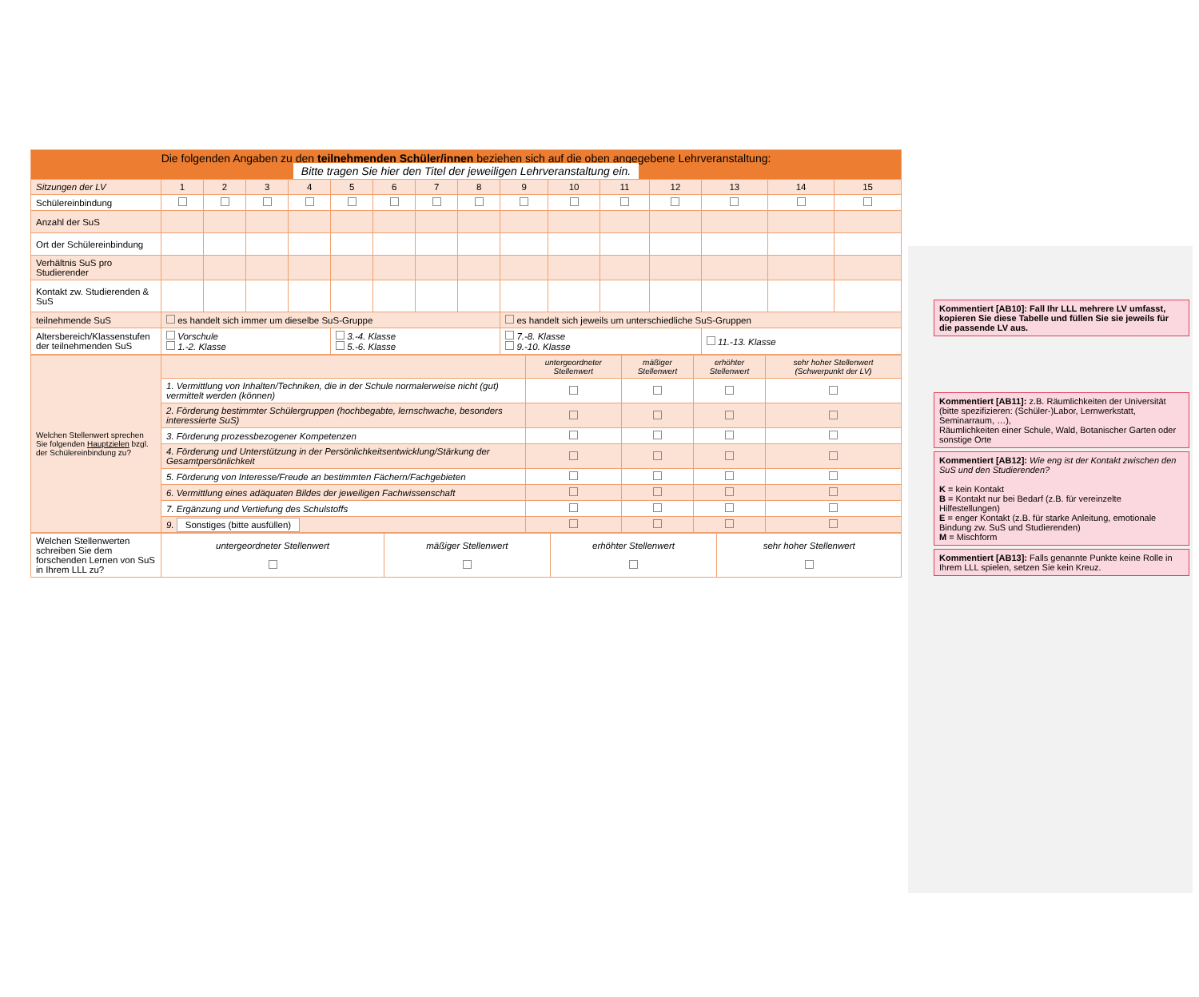Kommentiert [AB10]: Fall Ihr LLL mehrere LV umfasst, kopieren Sie diese Tabelle und füllen Sie sie jeweils für die passende LV aus.
Kommentiert [AB11]: z.B. Räumlichkeiten der Universität (bitte spezifizieren: (Schüler-)Labor, Lernwerkstatt, Seminarraum, …),
Räumlichkeiten einer Schule, Wald, Botanischer Garten oder sonstige Orte
Kommentiert [AB12]: Wie eng ist der Kontakt zwischen den SuS und den Studierenden?
K = kein Kontakt
B = Kontakt nur bei Bedarf (z.B. für vereinzelte Hilfestellungen)
E = enger Kontakt (z.B. für starke Anleitung, emotionale Bindung zw. SuS und Studierenden)
M = Mischform
Kommentiert [AB13]: Falls genannte Punkte keine Rolle in Ihrem LLL spielen, setzen Sie kein Kreuz.
| Die folgenden Angaben zu den teilnehmenden Schüler/innen beziehen sich auf die oben angegebene Lehrveranstaltung: Bitte tragen Sie hier den Titel der jeweiligen Lehrveranstaltung ein. | | | | | | | | | | | | | | | |
| Sitzungen der LV | 1 | 2 | 3 | 4 | 5 | 6 | 7 | 8 | 9 | 10 | 11 | 12 | 13 | 14 | 15 |
| Schülereinbindung | | | | | | | | | | | | | | | |
| Anzahl der SuS | | | | | | | | | | | | | | | |
| Ort der Schülereinbindung | | | | | | | | | | | | | | | |
| Verhältnis SuS pro Studierender | | | | | | | | | | | | | | | |
| Kontakt zw. Studierenden & SuS | | | | | | | | | | | | | | | |
| teilnehmende SuS | es handelt sich immer um dieselbe SuS-Gruppe | | | | | | | | es handelt sich jeweils um unterschiedliche SuS-Gruppen | | | | | | |
| Altersbereich/Klassenstufen der teilnehmenden SuS | Vorschule 1.-2. Klasse | | | | 3.-4. Klasse 5.-6. Klasse | | | | 7.-8. Klasse 9.-10. Klasse | | | | 11.-13. Klasse | | |
| Welchen Stellenwert sprechen Sie folgenden Hauptzielen bzgl. der Schülereinbindung zu? | | untergeordneter Stellenwert | mäßiger Stellenwert | erhöhter Stellenwert | sehr hoher Stellenwert (Schwerpunkt der LV) |
| | 1. Vermittlung von Inhalten/Techniken, die in der Schule normalerweise nicht (gut) vermittelt werden (können) | | | | |
| | 2. Förderung bestimmter Schülergruppen (hochbegabte, lernschwache, besonders interessierte SuS) | | | | |
| | 3. Förderung prozessbezogener Kompetenzen | | | | |
| | 4. Förderung und Unterstützung in der Persönlichkeitsentwicklung/Stärkung der Gesamtpersönlichkeit | | | | |
| | 5. Förderung von Interesse/Freude an bestimmten Fächern/Fachgebieten | | | | |
| | 6. Vermittlung eines adäquaten Bildes der jeweiligen Fachwissenschaft | | | | |
| | 7. Ergänzung und Vertiefung des Schulstoffs | | | | |
| | 9. Sonstiges (bitte ausfüllen) | | | | |
| Welchen Stellenwerten schreiben Sie dem forschenden Lernen von SuS in Ihrem LLL zu? | untergeordneter Stellenwert | mäßiger Stellenwert | erhöhter Stellenwert | sehr hoher Stellenwert |